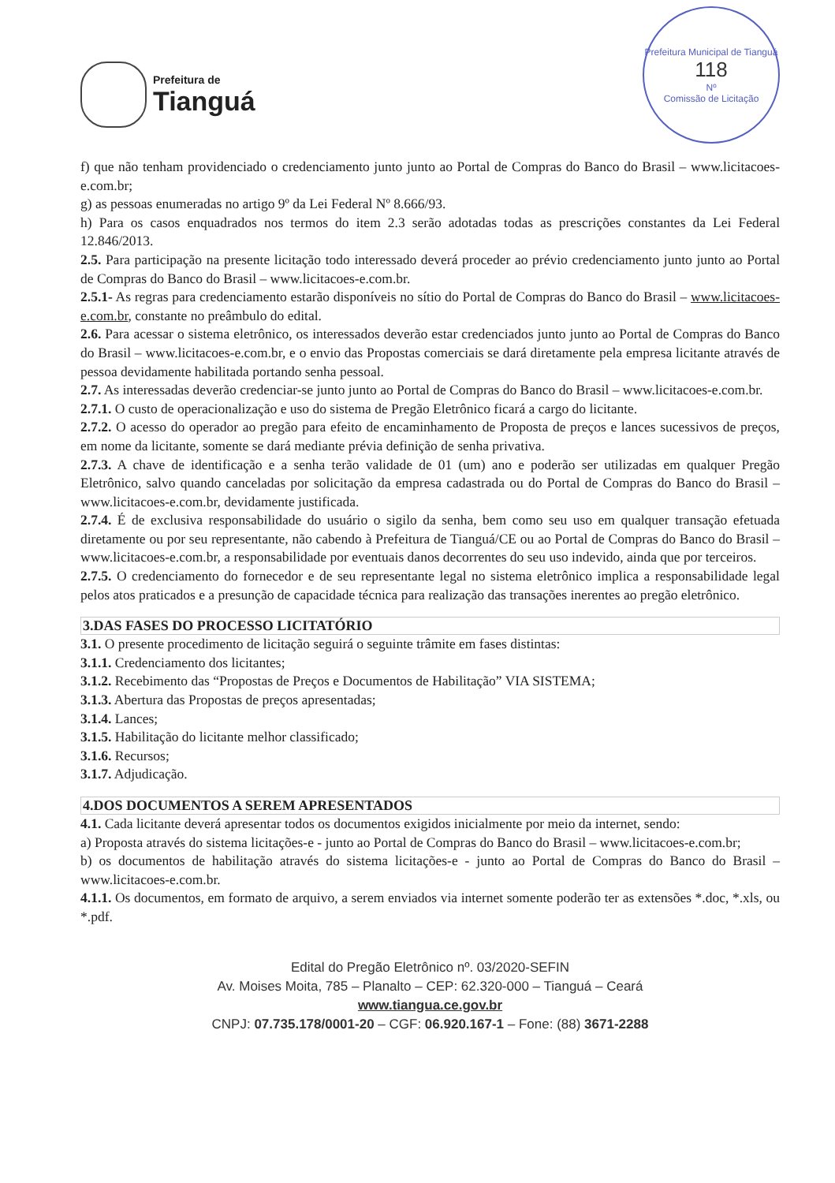Prefeitura de
Tianguá
Prefeitura Municipal de Tianguá
118
Nº
Comissão de Licitação
f) que não tenham providenciado o credenciamento junto junto ao Portal de Compras do Banco do Brasil – www.licitacoes-e.com.br;
g) as pessoas enumeradas no artigo 9º da Lei Federal Nº 8.666/93.
h) Para os casos enquadrados nos termos do item 2.3 serão adotadas todas as prescrições constantes da Lei Federal 12.846/2013.
2.5. Para participação na presente licitação todo interessado deverá proceder ao prévio credenciamento junto junto ao Portal de Compras do Banco do Brasil – www.licitacoes-e.com.br.
2.5.1- As regras para credenciamento estarão disponíveis no sítio do Portal de Compras do Banco do Brasil – www.licitacoes-e.com.br, constante no preâmbulo do edital.
2.6. Para acessar o sistema eletrônico, os interessados deverão estar credenciados junto junto ao Portal de Compras do Banco do Brasil – www.licitacoes-e.com.br, e o envio das Propostas comerciais se dará diretamente pela empresa licitante através de pessoa devidamente habilitada portando senha pessoal.
2.7. As interessadas deverão credenciar-se junto junto ao Portal de Compras do Banco do Brasil – www.licitacoes-e.com.br.
2.7.1. O custo de operacionalização e uso do sistema de Pregão Eletrônico ficará a cargo do licitante.
2.7.2. O acesso do operador ao pregão para efeito de encaminhamento de Proposta de preços e lances sucessivos de preços, em nome da licitante, somente se dará mediante prévia definição de senha privativa.
2.7.3. A chave de identificação e a senha terão validade de 01 (um) ano e poderão ser utilizadas em qualquer Pregão Eletrônico, salvo quando canceladas por solicitação da empresa cadastrada ou do Portal de Compras do Banco do Brasil – www.licitacoes-e.com.br, devidamente justificada.
2.7.4. É de exclusiva responsabilidade do usuário o sigilo da senha, bem como seu uso em qualquer transação efetuada diretamente ou por seu representante, não cabendo à Prefeitura de Tianguá/CE ou ao Portal de Compras do Banco do Brasil – www.licitacoes-e.com.br, a responsabilidade por eventuais danos decorrentes do seu uso indevido, ainda que por terceiros.
2.7.5. O credenciamento do fornecedor e de seu representante legal no sistema eletrônico implica a responsabilidade legal pelos atos praticados e a presunção de capacidade técnica para realização das transações inerentes ao pregão eletrônico.
3.DAS FASES DO PROCESSO LICITATÓRIO
3.1. O presente procedimento de licitação seguirá o seguinte trâmite em fases distintas:
3.1.1. Credenciamento dos licitantes;
3.1.2. Recebimento das “Propostas de Preços e Documentos de Habilitação” VIA SISTEMA;
3.1.3. Abertura das Propostas de preços apresentadas;
3.1.4. Lances;
3.1.5. Habilitação do licitante melhor classificado;
3.1.6. Recursos;
3.1.7. Adjudicação.
4.DOS DOCUMENTOS A SEREM APRESENTADOS
4.1. Cada licitante deverá apresentar todos os documentos exigidos inicialmente por meio da internet, sendo:
a) Proposta através do sistema licitações-e - junto ao Portal de Compras do Banco do Brasil – www.licitacoes-e.com.br;
b) os documentos de habilitação através do sistema licitações-e - junto ao Portal de Compras do Banco do Brasil – www.licitacoes-e.com.br.
4.1.1. Os documentos, em formato de arquivo, a serem enviados via internet somente poderão ter as extensões *.doc, *.xls, ou *.pdf.
Edital do Pregão Eletrônico nº. 03/2020-SEFIN
Av. Moises Moita, 785 – Planalto – CEP: 62.320-000 – Tianguá – Ceará
www.tiangua.ce.gov.br
CNPJ: 07.735.178/0001-20 – CGF: 06.920.167-1 – Fone: (88) 3671-2288